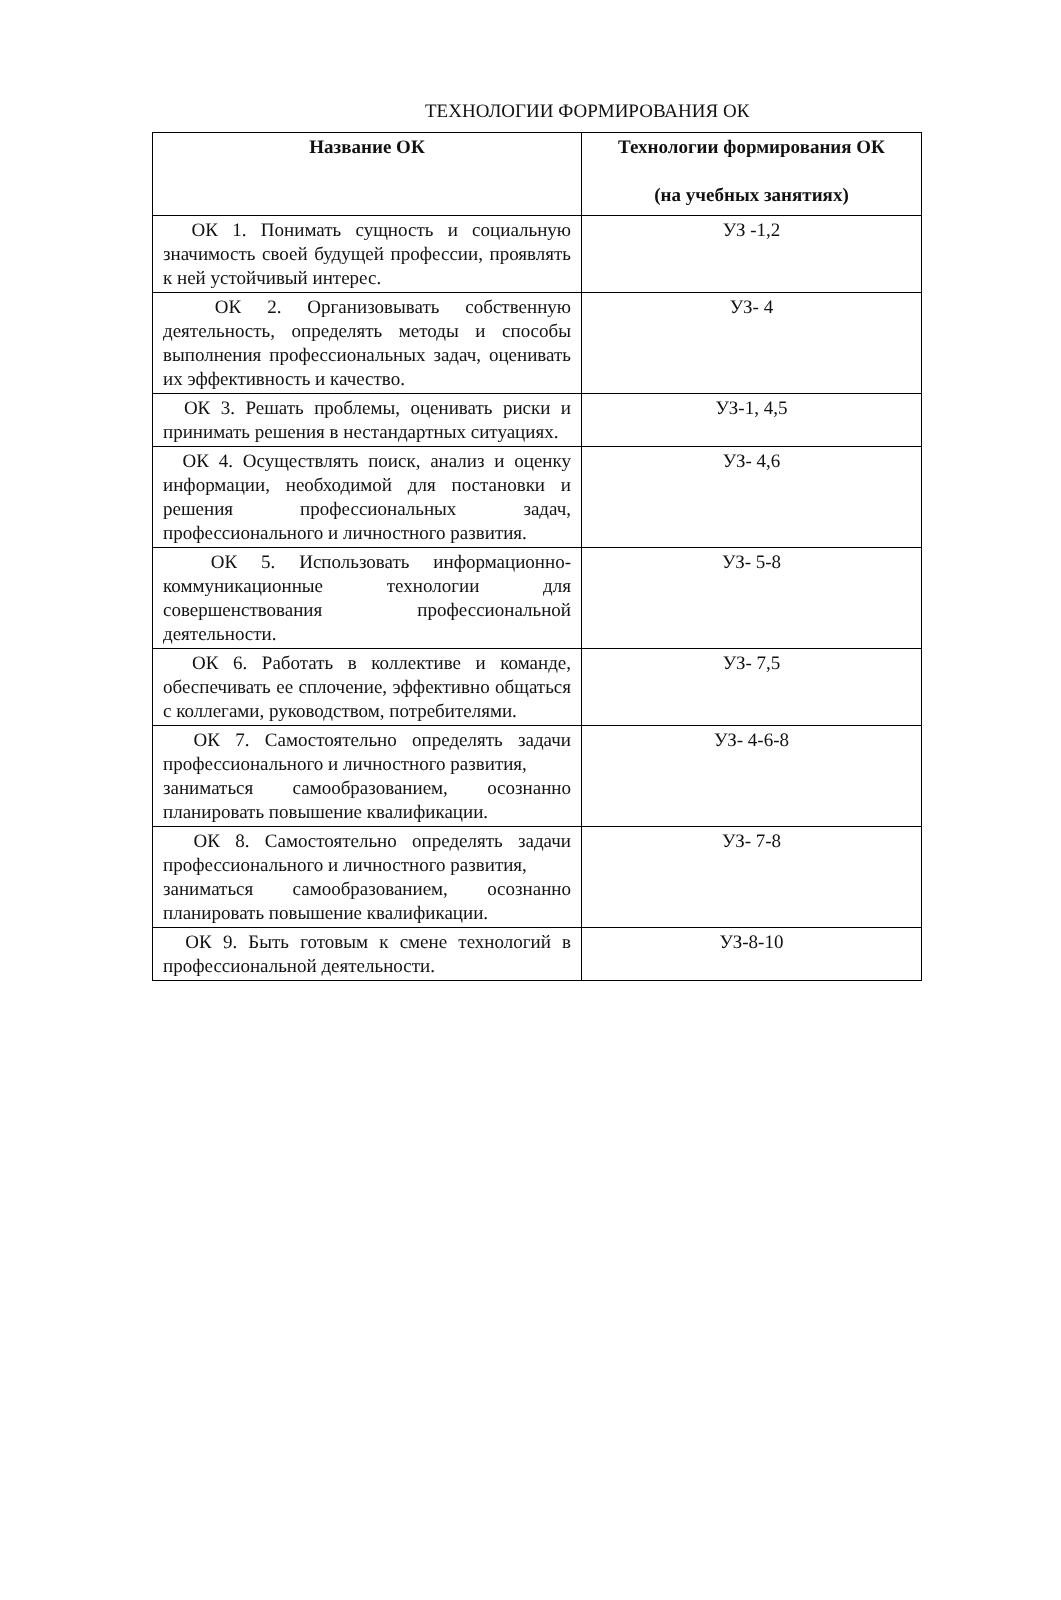ТЕХНОЛОГИИ ФОРМИРОВАНИЯ ОК
| Название ОК | Технологии формирования ОК (на учебных занятиях) |
| --- | --- |
| ОК 1. Понимать сущность и социальную значимость своей будущей профессии, проявлять к ней устойчивый интерес. | УЗ -1,2 |
| ОК 2. Организовывать собственную деятельность, определять методы и способы выполнения профессиональных задач, оценивать их эффективность и качество. | УЗ- 4 |
| ОК 3. Решать проблемы, оценивать риски и принимать решения в нестандартных ситуациях. | УЗ-1, 4,5 |
| ОК 4. Осуществлять поиск, анализ и оценку информации, необходимой для постановки и решения профессиональных задач, профессионального и личностного развития. | УЗ- 4,6 |
| ОК 5. Использовать информационно-коммуникационные технологии для совершенствования профессиональной деятельности. | УЗ- 5-8 |
| ОК 6. Работать в коллективе и команде, обеспечивать ее сплочение, эффективно общаться с коллегами, руководством, потребителями. | УЗ- 7,5 |
| ОК 7. Самостоятельно определять задачи профессионального и личностного развития, заниматься самообразованием, осознанно планировать повышение квалификации. | УЗ- 4-6-8 |
| ОК 8. Самостоятельно определять задачи профессионального и личностного развития, заниматься самообразованием, осознанно планировать повышение квалификации. | УЗ- 7-8 |
| ОК 9. Быть готовым к смене технологий в профессиональной деятельности. | УЗ-8-10 |